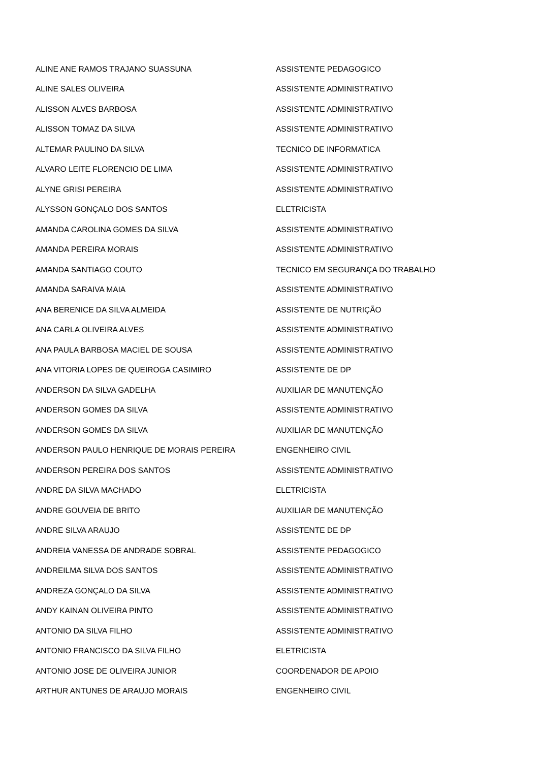| ALINE ANE RAMOS TRAJANO SUASSUNA | ASSISTENTE PEDAGOGICO |
| ALINE SALES OLIVEIRA | ASSISTENTE ADMINISTRATIVO |
| ALISSON ALVES BARBOSA | ASSISTENTE ADMINISTRATIVO |
| ALISSON TOMAZ DA SILVA | ASSISTENTE ADMINISTRATIVO |
| ALTEMAR PAULINO DA SILVA | TECNICO DE INFORMATICA |
| ALVARO LEITE FLORENCIO DE LIMA | ASSISTENTE ADMINISTRATIVO |
| ALYNE GRISI PEREIRA | ASSISTENTE ADMINISTRATIVO |
| ALYSSON GONÇALO DOS SANTOS | ELETRICISTA |
| AMANDA CAROLINA GOMES DA SILVA | ASSISTENTE ADMINISTRATIVO |
| AMANDA PEREIRA MORAIS | ASSISTENTE ADMINISTRATIVO |
| AMANDA SANTIAGO COUTO | TECNICO EM SEGURANÇA DO TRABALHO |
| AMANDA SARAIVA MAIA | ASSISTENTE ADMINISTRATIVO |
| ANA BERENICE DA SILVA ALMEIDA | ASSISTENTE DE NUTRIÇÃO |
| ANA CARLA OLIVEIRA ALVES | ASSISTENTE ADMINISTRATIVO |
| ANA PAULA BARBOSA MACIEL DE SOUSA | ASSISTENTE ADMINISTRATIVO |
| ANA VITORIA LOPES DE QUEIROGA CASIMIRO | ASSISTENTE DE DP |
| ANDERSON DA SILVA GADELHA | AUXILIAR DE MANUTENÇÃO |
| ANDERSON GOMES DA SILVA | ASSISTENTE ADMINISTRATIVO |
| ANDERSON GOMES DA SILVA | AUXILIAR DE MANUTENÇÃO |
| ANDERSON PAULO HENRIQUE DE MORAIS PEREIRA | ENGENHEIRO CIVIL |
| ANDERSON PEREIRA DOS SANTOS | ASSISTENTE ADMINISTRATIVO |
| ANDRE DA SILVA MACHADO | ELETRICISTA |
| ANDRE GOUVEIA DE BRITO | AUXILIAR DE MANUTENÇÃO |
| ANDRE SILVA ARAUJO | ASSISTENTE DE DP |
| ANDREIA VANESSA DE ANDRADE SOBRAL | ASSISTENTE PEDAGOGICO |
| ANDREILMA SILVA DOS SANTOS | ASSISTENTE ADMINISTRATIVO |
| ANDREZA GONÇALO DA SILVA | ASSISTENTE ADMINISTRATIVO |
| ANDY KAINAN OLIVEIRA PINTO | ASSISTENTE ADMINISTRATIVO |
| ANTONIO DA SILVA FILHO | ASSISTENTE ADMINISTRATIVO |
| ANTONIO FRANCISCO DA SILVA FILHO | ELETRICISTA |
| ANTONIO JOSE DE OLIVEIRA JUNIOR | COORDENADOR DE APOIO |
| ARTHUR ANTUNES DE ARAUJO MORAIS | ENGENHEIRO CIVIL |